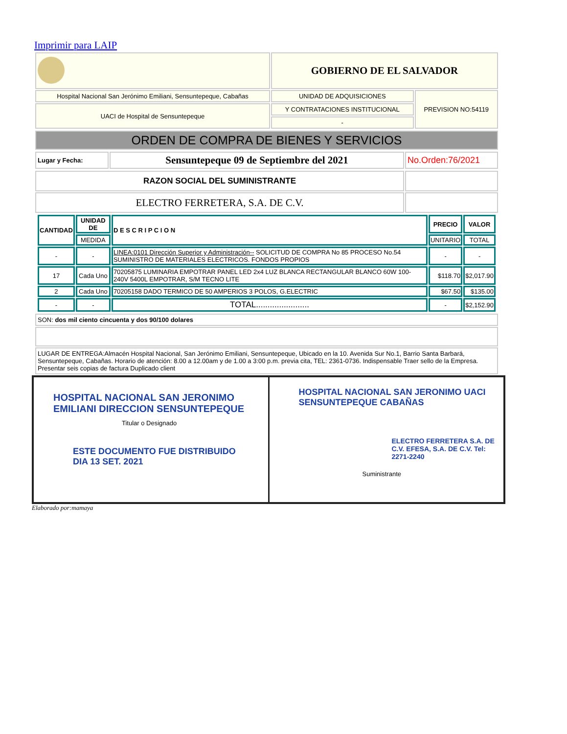Imprimir para LAIP
| | GOBIERNO DE EL SALVADOR | |
| Hospital Nacional San Jerónimo Emiliani, Sensuntepeque, Cabañas | UNIDAD DE ADQUISICIONES | PREVISION NO:54119 |
| UACI de Hospital de Sensuntepeque | Y CONTRATACIONES INSTITUCIONAL | |
| | - | |
| ORDEN DE COMPRA DE BIENES Y SERVICIOS |
| Lugar y Fecha: | Sensuntepeque 09 de Septiembre del 2021 | No.Orden:76/2021 |
| RAZON SOCIAL DEL SUMINISTRANTE | |
| ELECTRO FERRETERA, S.A. DE C.V. | |
| CANTIDAD | UNIDAD DE | D E S C R I P C I O N | PRECIO | VALOR |
| --- | --- | --- | --- | --- |
| | MEDIDA | | UNITARIO | TOTAL |
| - | - | LINEA:0101 Dirección Superior y Administración-- SOLICITUD DE COMPRA No 85 PROCESO No.54 SUMINISTRO DE MATERIALES ELECTRICOS. FONDOS PROPIOS | - | - |
| 17 | Cada Uno | 70205875 LUMINARIA EMPOTRAR PANEL LED 2x4 LUZ BLANCA RECTANGULAR BLANCO 60W 100- 240V 5400L EMPOTRAR, S/M TECNO LITE | $118.70 | $2,017.90 |
| 2 | Cada Uno | 70205158 DADO TERMICO DE 50 AMPERIOS 3 POLOS, G.ELECTRIC | $67.50 | $135.00 |
| - | - | TOTAL....................... | - | $2,152.90 |
| SON: dos mil ciento cincuenta y dos 90/100 dolares |
| LUGAR DE ENTREGA:Almacén Hospital Nacional, San Jerónimo Emiliani, Sensuntepeque, Ubicado en la 10. Avenida Sur No.1, Barrio Santa Barbará, Sensuntepeque, Cabañas. Horario de atención: 8.00 a 12.00am y de 1.00 a 3:00 p.m. previa cita, TEL: 2361-0736. Indispensable Traer sello de la Empresa. Presentar seis copias de factura Duplicado client |
HOSPITAL NACIONAL SAN JERONIMO EMILIANI DIRECCION SENSUNTEPEQUE
Titular o Designado
ESTE DOCUMENTO FUE DISTRIBUIDO
DIA 13 SET. 2021
HOSPITAL NACIONAL SAN JERONIMO UACI SENSUNTEPEQUE CABAÑAS
ELECTRO FERRETERA S.A. DE C.V. EFESA, S.A. DE C.V. Tel: 2271-2240
Suministrante
Elaborado por:mamaya